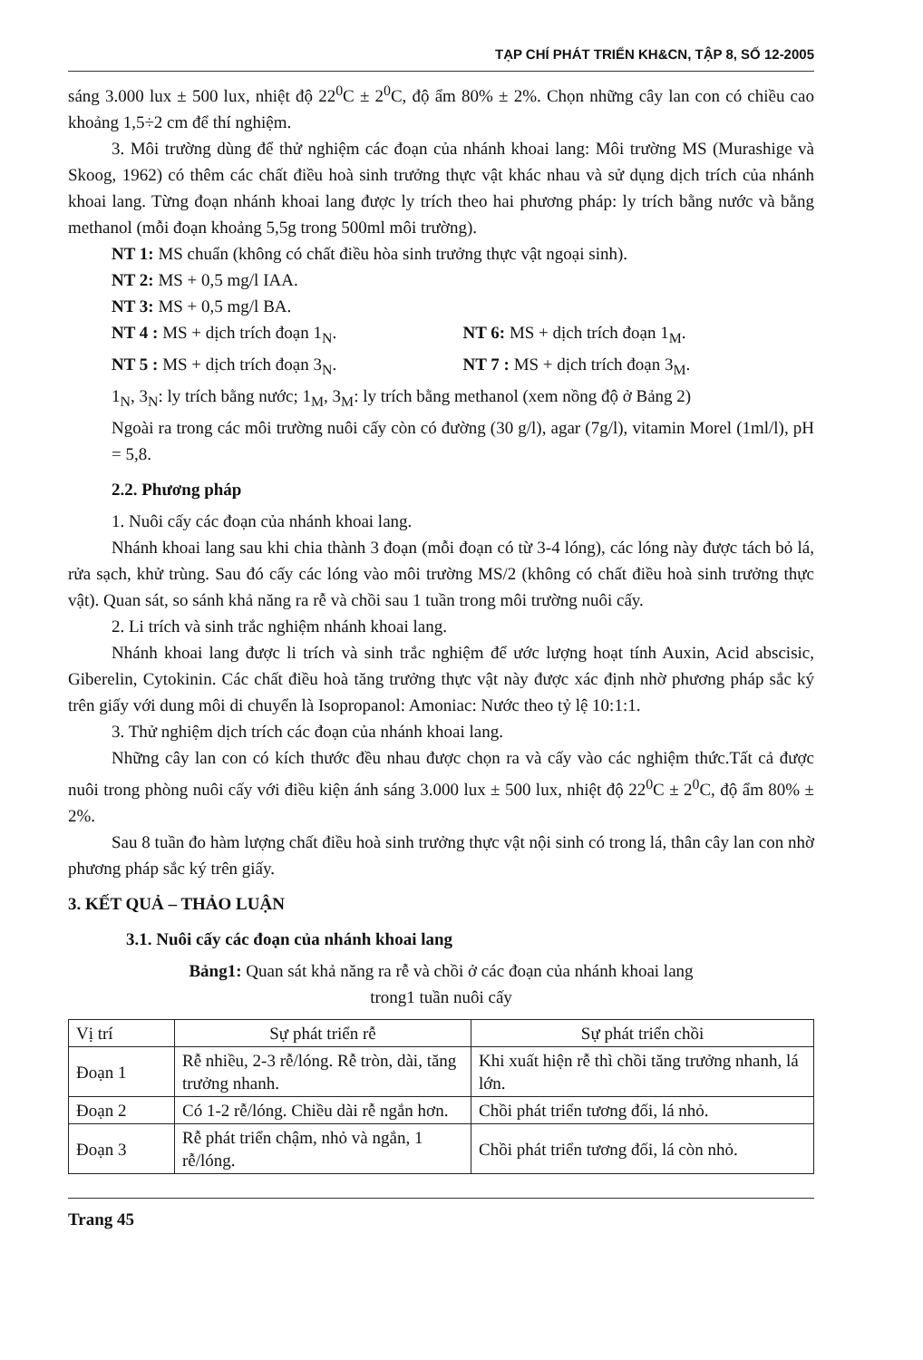TẠP CHÍ PHÁT TRIỂN KH&CN, TẬP 8, SỐ 12-2005
sáng 3.000 lux ± 500 lux, nhiệt độ 22<sup>0</sup>C ± 2<sup>0</sup>C, độ ẩm 80% ± 2%. Chọn những cây lan con có chiều cao khoảng 1,5÷2 cm để thí nghiệm.
3. Môi trường dùng để thử nghiệm các đoạn của nhánh khoai lang: Môi trường MS (Murashige và Skoog, 1962) có thêm các chất điều hoà sinh trưởng thực vật khác nhau và sử dụng dịch trích của nhánh khoai lang. Từng đoạn nhánh khoai lang được ly trích theo hai phương pháp: ly trích bằng nước và bằng methanol (mỗi đoạn khoảng 5,5g trong 500ml môi trường).
NT 1: MS chuẩn (không có chất điều hòa sinh trưởng thực vật ngoại sinh).
NT 2: MS + 0,5 mg/l IAA.
NT 3: MS + 0,5 mg/l BA.
NT 4 : MS + dịch trích đoạn 1<sub>N</sub>. NT 6: MS + dịch trích đoạn 1<sub>M</sub>.
NT 5 : MS + dịch trích đoạn 3<sub>N</sub>. NT 7 : MS + dịch trích đoạn 3<sub>M</sub>.
1<sub>N</sub>, 3<sub>N</sub>: ly trích bằng nước; 1<sub>M</sub>, 3<sub>M</sub>: ly trích bằng methanol (xem nồng độ ở Bảng 2)
Ngoài ra trong các môi trường nuôi cấy còn có đường (30 g/l), agar (7g/l), vitamin Morel (1ml/l), pH = 5,8.
2.2. Phương pháp
1. Nuôi cấy các đoạn của nhánh khoai lang.
Nhánh khoai lang sau khi chia thành 3 đoạn (mỗi đoạn có từ 3-4 lóng), các lóng này được tách bỏ lá, rửa sạch, khử trùng. Sau đó cấy các lóng vào môi trường MS/2 (không có chất điều hoà sinh trưởng thực vật). Quan sát, so sánh khả năng ra rễ và chồi sau 1 tuần trong môi trường nuôi cấy.
2. Li trích và sinh trắc nghiệm nhánh khoai lang.
Nhánh khoai lang được li trích và sinh trắc nghiệm để ước lượng hoạt tính Auxin, Acid abscisic, Giberelin, Cytokinin. Các chất điều hoà tăng trưởng thực vật này được xác định nhờ phương pháp sắc ký trên giấy với dung môi di chuyển là Isopropanol: Amoniac: Nước theo tỷ lệ 10:1:1.
3. Thử nghiệm dịch trích các đoạn của nhánh khoai lang.
Những cây lan con có kích thước đều nhau được chọn ra và cấy vào các nghiệm thức.Tất cả được nuôi trong phòng nuôi cấy với điều kiện ánh sáng 3.000 lux ± 500 lux, nhiệt độ 22<sup>0</sup>C ± 2<sup>0</sup>C, độ ẩm 80% ± 2%.
Sau 8 tuần đo hàm lượng chất điều hoà sinh trưởng thực vật nội sinh có trong lá, thân cây lan con nhờ phương pháp sắc ký trên giấy.
3. KẾT QUẢ – THẢO LUẬN
3.1. Nuôi cấy các đoạn của nhánh khoai lang
Bảng1: Quan sát khả năng ra rễ và chồi ở các đoạn của nhánh khoai lang
trong1 tuần nuôi cấy
| Vị trí | Sự phát triển rễ | Sự phát triển chồi |
| --- | --- | --- |
| Đoạn 1 | Rễ nhiều, 2-3 rễ/lóng. Rễ tròn, dài, tăng trưởng nhanh. | Khi xuất hiện rễ thì chồi tăng trưởng nhanh, lá lớn. |
| Đoạn 2 | Có 1-2 rễ/lóng. Chiều dài rễ ngắn hơn. | Chồi phát triển tương đối, lá nhỏ. |
| Đoạn 3 | Rễ phát triển chậm, nhỏ và ngắn, 1 rễ/lóng. | Chồi phát triển tương đối, lá còn nhỏ. |
Trang 45